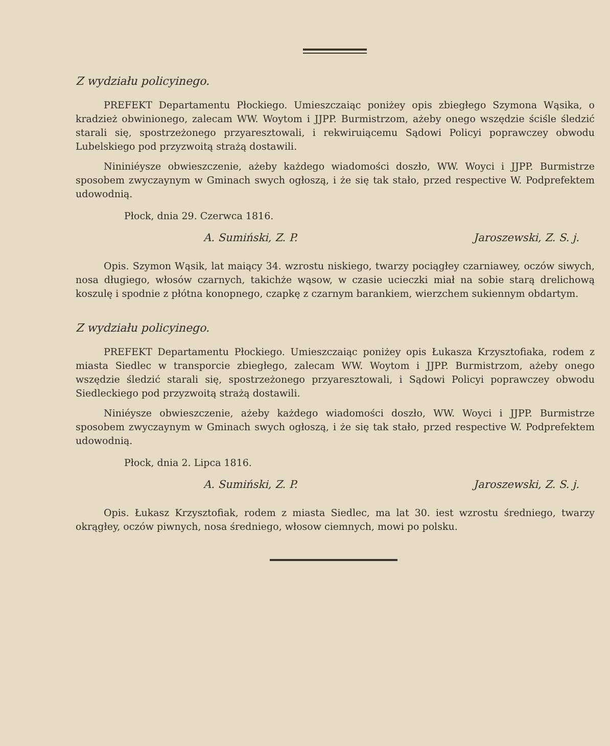Z wydziału policyinego.
PREFEKT Departamentu Płockiego. Umieszczaiąc poniżey opis zbiegłego Szymona Wąsika, o kradzież obwinionego, zalecam WW. Woytom i JJPP. Burmistrzom, ażeby onego wszędzie ściśle śledzić starali się, spostrzeżonego przyaresztowali, i rekwiruiącemu Sądowi Policyi poprawczey obwodu Lubelskiego pod przyzwoitą strażą dostawili.
Nininiéysze obwieszczenie, ażeby każdego wiadomości doszło, WW. Woyci i JJPP. Burmistrze sposobem zwyczaynym w Gminach swych ogłoszą, i że się tak stało, przed respective W. Podprefektem udowodnią.
Płock, dnia 29. Czerwca 1816.
A. Sumiński, Z. P. Jaroszewski, Z. S. j.
Opis. Szymon Wąsik, lat maiący 34. wzrostu niskiego, twarzy pociągłey czarniawey, oczów siwych, nosa długiego, włosów czarnych, takichże wąsow, w czasie ucieczki miał na sobie starą drelichową koszulę i spodnie z płótna konopnego, czapkę z czarnym barankiem, wierzchem sukiennym obdartym.
Z wydziału policyinego.
PREFEKT Departamentu Płockiego. Umieszczaiąc poniżey opis Łukasza Krzysztofiaka, rodem z miasta Siedlec w transporcie zbiegłego, zalecam WW. Woytom i JJPP. Burmistrzom, ażeby onego wszędzie śledzić starali się, spostrzeżonego przyaresztowali, i Sądowi Policyi poprawczey obwodu Siedleckiego pod przyzwoitą strażą dostawili.
Niniéysze obwieszczenie, ażeby każdego wiadomości doszło, WW. Woyci i JJPP. Burmistrze sposobem zwyczaynym w Gminach swych ogłoszą, i że się tak stało, przed respective W. Podprefektem udowodnią.
Płock, dnia 2. Lipca 1816.
A. Sumiński, Z. P. Jaroszewski, Z. S. j.
Opis. Łukasz Krzysztofiak, rodem z miasta Siedlec, ma lat 30. iest wzrostu średniego, twarzy okrągłey, oczów piwnych, nosa średniego, włosow ciemnych, mowi po polsku.